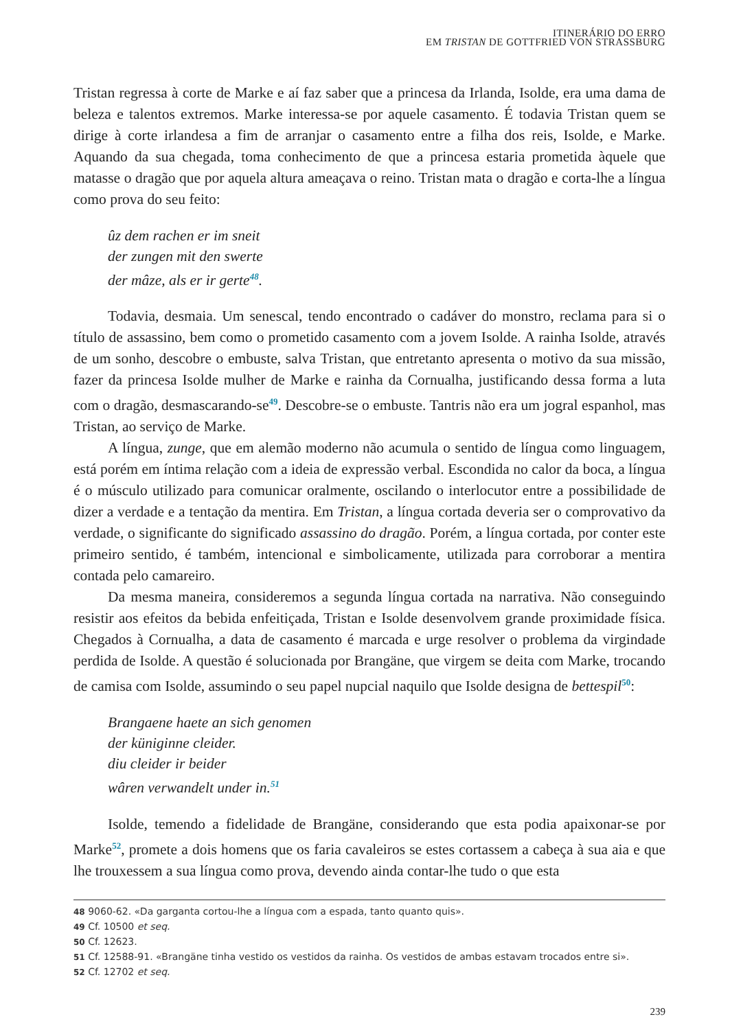ITINERÁRIO DO ERRO
EM TRISTAN DE GOTTFRIED VON STRASSBURG
Tristan regressa à corte de Marke e aí faz saber que a princesa da Irlanda, Isolde, era uma dama de beleza e talentos extremos. Marke interessa-se por aquele casamento. É todavia Tristan quem se dirige à corte irlandesa a fim de arranjar o casamento entre a filha dos reis, Isolde, e Marke. Aquando da sua chegada, toma conhecimento de que a princesa estaria prometida àquele que matasse o dragão que por aquela altura ameaçava o reino. Tristan mata o dragão e corta-lhe a língua como prova do seu feito:
ûz dem rachen er im sneit
der zungen mit den swerte
der mâze, als er ir gerte<sup>48</sup>.
Todavia, desmaia. Um senescal, tendo encontrado o cadáver do monstro, reclama para si o título de assassino, bem como o prometido casamento com a jovem Isolde. A rainha Isolde, através de um sonho, descobre o embuste, salva Tristan, que entretanto apresenta o motivo da sua missão, fazer da princesa Isolde mulher de Marke e rainha da Cornualha, justificando dessa forma a luta com o dragão, desmascarando-se<sup>49</sup>. Descobre-se o embuste. Tantris não era um jogral espanhol, mas Tristan, ao serviço de Marke.
A língua, zunge, que em alemão moderno não acumula o sentido de língua como linguagem, está porém em íntima relação com a ideia de expressão verbal. Escondida no calor da boca, a língua é o músculo utilizado para comunicar oralmente, oscilando o interlocutor entre a possibilidade de dizer a verdade e a tentação da mentira. Em Tristan, a língua cortada deveria ser o comprovativo da verdade, o significante do significado assassino do dragão. Porém, a língua cortada, por conter este primeiro sentido, é também, intencional e simbolicamente, utilizada para corroborar a mentira contada pelo camareiro.
Da mesma maneira, consideremos a segunda língua cortada na narrativa. Não conseguindo resistir aos efeitos da bebida enfeitiçada, Tristan e Isolde desenvolvem grande proximidade física. Chegados à Cornualha, a data de casamento é marcada e urge resolver o problema da virgindade perdida de Isolde. A questão é solucionada por Brangäne, que virgem se deita com Marke, trocando de camisa com Isolde, assumindo o seu papel nupcial naquilo que Isolde designa de bettespil<sup>50</sup>:
Brangaene haete an sich genomen
der küniginne cleider.
diu cleider ir beider
wâren verwandelt under in.<sup>51</sup>
Isolde, temendo a fidelidade de Brangäne, considerando que esta podia apaixonar-se por Marke<sup>52</sup>, promete a dois homens que os faria cavaleiros se estes cortassem a cabeça à sua aia e que lhe trouxessem a sua língua como prova, devendo ainda contar-lhe tudo o que esta
48 9060-62. «Da garganta cortou-lhe a língua com a espada, tanto quanto quis».
49 Cf. 10500 et seq.
50 Cf. 12623.
51 Cf. 12588-91. «Brangäne tinha vestido os vestidos da rainha. Os vestidos de ambas estavam trocados entre si».
52 Cf. 12702 et seq.
239